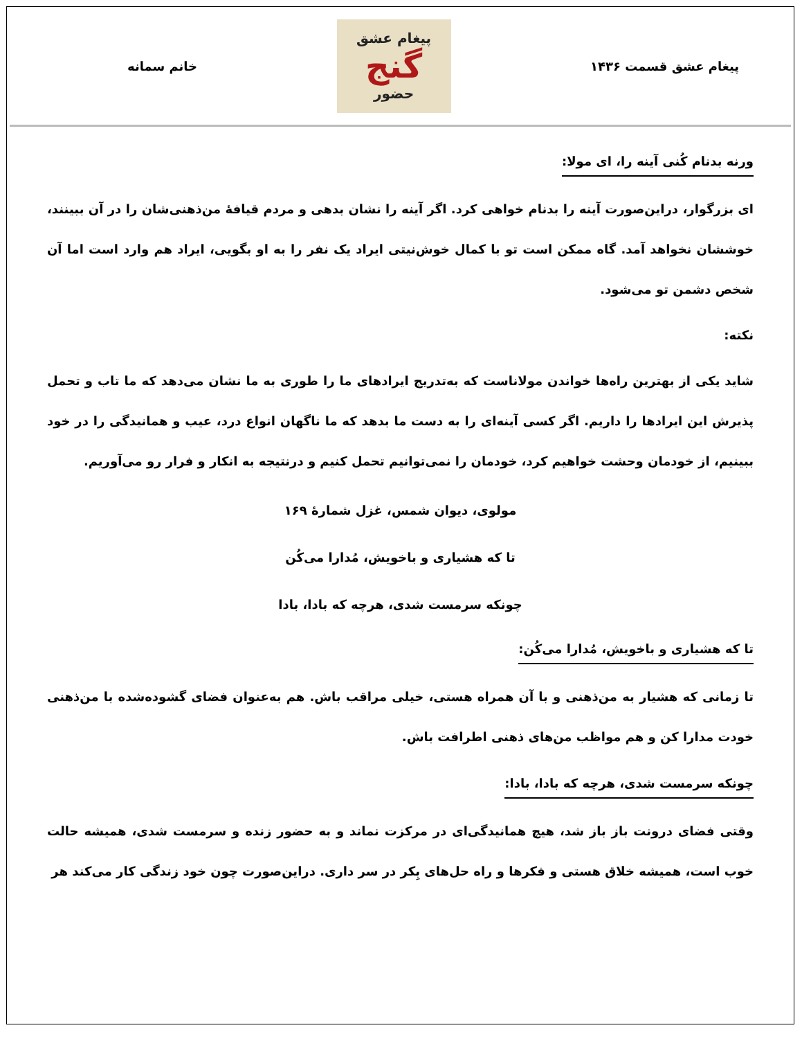پیغام عشق قسمت ۱۴۳۶
پیغام عشق
گنج
حضور
خانم سمانه
ورنه بدنام کُنی آینه را، ای مولا:
ای بزرگوار، دراین‌صورت آینه را بدنام خواهی کرد. اگر آینه را نشان بدهی و مردم قیافهٔ من‌ذهنی‌شان را در آن ببینند، خوششان نخواهد آمد. گاه ممکن است تو با کمال خوش‌نیتی ایراد یک نفر را به او بگویی، ایراد هم وارد است اما آن شخص دشمن تو می‌شود.
نکته:
شاید یکی از بهترین راه‌ها خواندن مولاناست که به‌تدریج ایرادهای ما را طوری به ما نشان می‌دهد که ما تاب و تحمل پذیرش این ایرادها را داریم. اگر کسی آینه‌ای را به دست ما بدهد که ما ناگهان انواع درد، عیب و همانیدگی را در خود ببینیم، از خودمان وحشت خواهیم کرد، خودمان را نمی‌توانیم تحمل کنیم و درنتیجه به انکار و فرار رو می‌آوریم.
مولوی، دیوان شمس، غزل شمارهٔ ۱۶۹
تا که هشیاری و باخویش، مُدارا می‌کُن
چونکه سرمست شدی، هرچه که بادا، بادا
تا که هشیاری و باخویش، مُدارا می‌کُن:
تا زمانی که هشیار به من‌ذهنی و با آن همراه هستی، خیلی مراقب باش. هم به‌عنوان فضای گشوده‌شده با من‌ذهنی خودت مدارا کن و هم مواظب من‌های ذهنی اطرافت باش.
چونکه سرمست شدی، هرچه که بادا، بادا:
وقتی فضای درونت باز باز شد، هیچ همانیدگی‌ای در مرکزت نماند و به حضور زنده و سرمست شدی، همیشه حالت خوب است، همیشه خلاق هستی و فکرها و راه حل‌های بِکر در سر داری. دراین‌صورت چون خود زندگی کار می‌کند هر